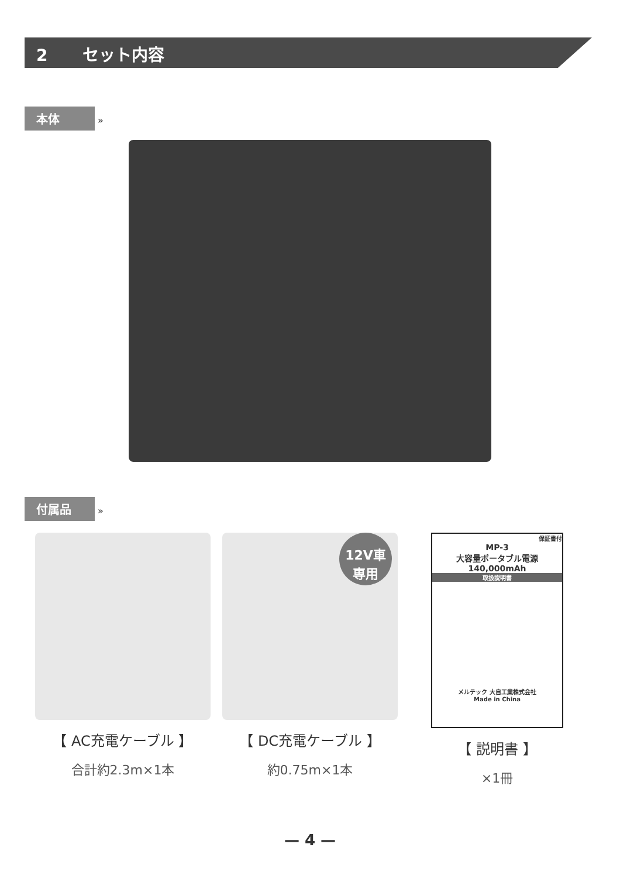2 セット内容
本体 »
付属品 »
【 AC充電ケーブル 】
合計約2.3m×1本
12V車
専用
【 DC充電ケーブル 】
約0.75m×1本
保証書付
MP-3
大容量ポータブル電源
140,000mAh
取扱説明書
メルテック 大自工業株式会社
Made in China
【 説明書 】
×1冊
— 4 —